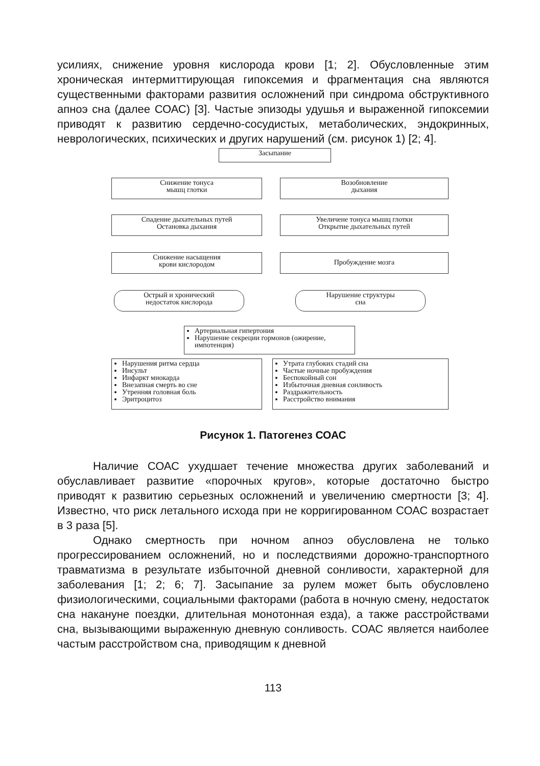усилиях, снижение уровня кислорода крови [1; 2]. Обусловленные этим хроническая интермиттирующая гипоксемия и фрагментация сна являются существенными факторами развития осложнений при синдрома обструктивного апноэ сна (далее СОАС) [3]. Частые эпизоды удушья и выраженной гипоксемии приводят к развитию сердечно-сосудистых, метаболических, эндокринных, неврологических, психических и других нарушений (см. рисунок 1) [2; 4].
Засыпание
Снижение тонуса
мышц глотки
Возобновление
дыхания
Спадение дыхательных путей
Остановка дыхания
Увеличене тонуса мышц глотки
Открытие дыхательных путей
Снижение насыщения
крови кислородом
Пробуждение мозга
Острый и хронический
недостаток кислорода
Нарушение структуры
сна
Артериальная гипертония
Нарушение секреции гормонов (ожирение, импотенция)
Нарушения ритма сердца
Инсульт
Инфаркт миокарда
Внезапная смерть во сне
Утренняя головная боль
Эритроцитоз
Утрата глубоких стадий сна
Частые ночные пробуждения
Беспокойный сон
Избыточная дневная сонливость
Раздражительность
Расстройство внимания
Рисунок 1. Патогенез СОАС
Наличие СОАС ухудшает течение множества других заболеваний и обуславливает развитие «порочных кругов», которые достаточно быстро приводят к развитию серьезных осложнений и увеличению смертности [3; 4]. Известно, что риск летального исхода при не корригированном СОАС возрастает в 3 раза [5].
Однако смертность при ночном апноэ обусловлена не только прогрессированием осложнений, но и последствиями дорожно-транспортного травматизма в результате избыточной дневной сонливости, характерной для заболевания [1; 2; 6; 7]. Засыпание за рулем может быть обусловлено физиологическими, социальными факторами (работа в ночную смену, недостаток сна накануне поездки, длительная монотонная езда), а также расстройствами сна, вызывающими выраженную дневную сонливость. СОАС является наиболее частым расстройством сна, приводящим к дневной
113